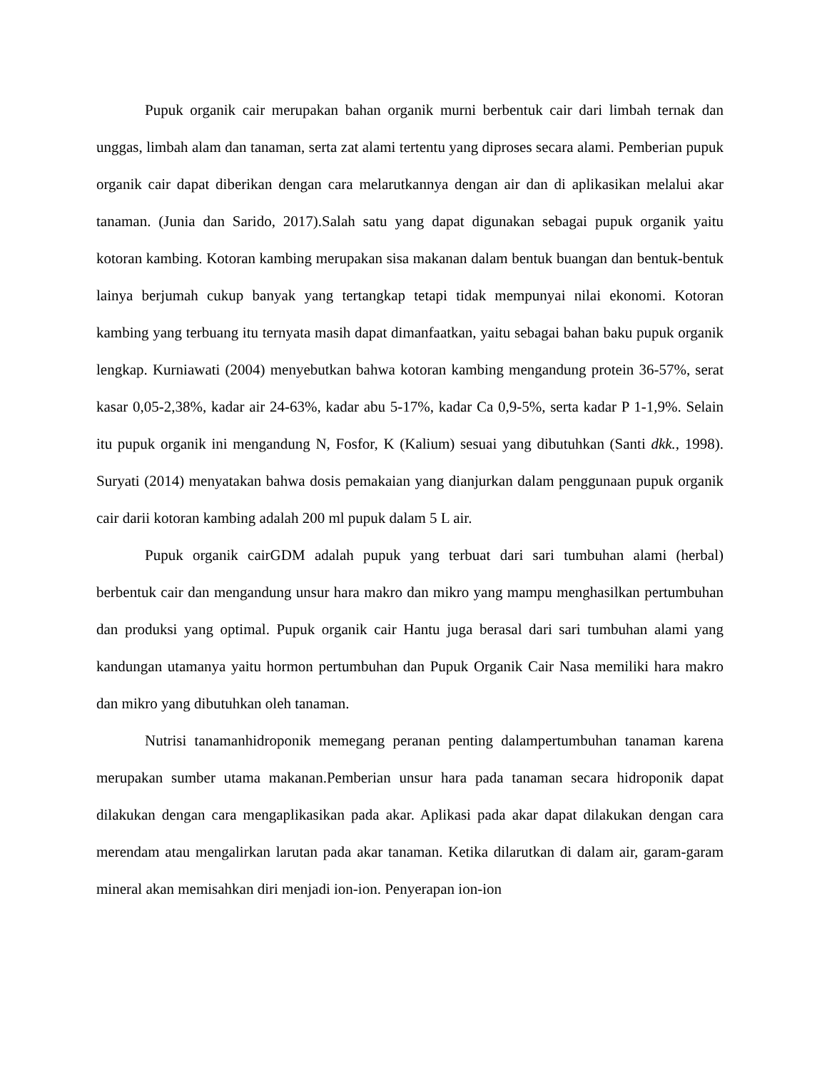Pupuk organik cair merupakan bahan organik murni berbentuk cair dari limbah ternak dan unggas, limbah alam dan tanaman, serta zat alami tertentu yang diproses secara alami. Pemberian pupuk organik cair dapat diberikan dengan cara melarutkannya dengan air dan di aplikasikan melalui akar tanaman. (Junia dan Sarido, 2017).Salah satu yang dapat digunakan sebagai pupuk organik yaitu kotoran kambing. Kotoran kambing merupakan sisa makanan dalam bentuk buangan dan bentuk-bentuk lainya berjumah cukup banyak yang tertangkap tetapi tidak mempunyai nilai ekonomi. Kotoran kambing yang terbuang itu ternyata masih dapat dimanfaatkan, yaitu sebagai bahan baku pupuk organik lengkap. Kurniawati (2004) menyebutkan bahwa kotoran kambing mengandung protein 36-57%, serat kasar 0,05-2,38%, kadar air 24-63%, kadar abu 5-17%, kadar Ca 0,9-5%, serta kadar P 1-1,9%. Selain itu pupuk organik ini mengandung N, Fosfor, K (Kalium) sesuai yang dibutuhkan (Santi dkk., 1998). Suryati (2014) menyatakan bahwa dosis pemakaian yang dianjurkan dalam penggunaan pupuk organik cair darii kotoran kambing adalah 200 ml pupuk dalam 5 L air.
Pupuk organik cairGDM adalah pupuk yang terbuat dari sari tumbuhan alami (herbal) berbentuk cair dan mengandung unsur hara makro dan mikro yang mampu menghasilkan pertumbuhan dan produksi yang optimal. Pupuk organik cair Hantu juga berasal dari sari tumbuhan alami yang kandungan utamanya yaitu hormon pertumbuhan dan Pupuk Organik Cair Nasa memiliki hara makro dan mikro yang dibutuhkan oleh tanaman.
Nutrisi tanamanhidroponik memegang peranan penting dalampertumbuhan tanaman karena merupakan sumber utama makanan.Pemberian unsur hara pada tanaman secara hidroponik dapat dilakukan dengan cara mengaplikasikan pada akar. Aplikasi pada akar dapat dilakukan dengan cara merendam atau mengalirkan larutan pada akar tanaman. Ketika dilarutkan di dalam air, garam-garam mineral akan memisahkan diri menjadi ion-ion. Penyerapan ion-ion